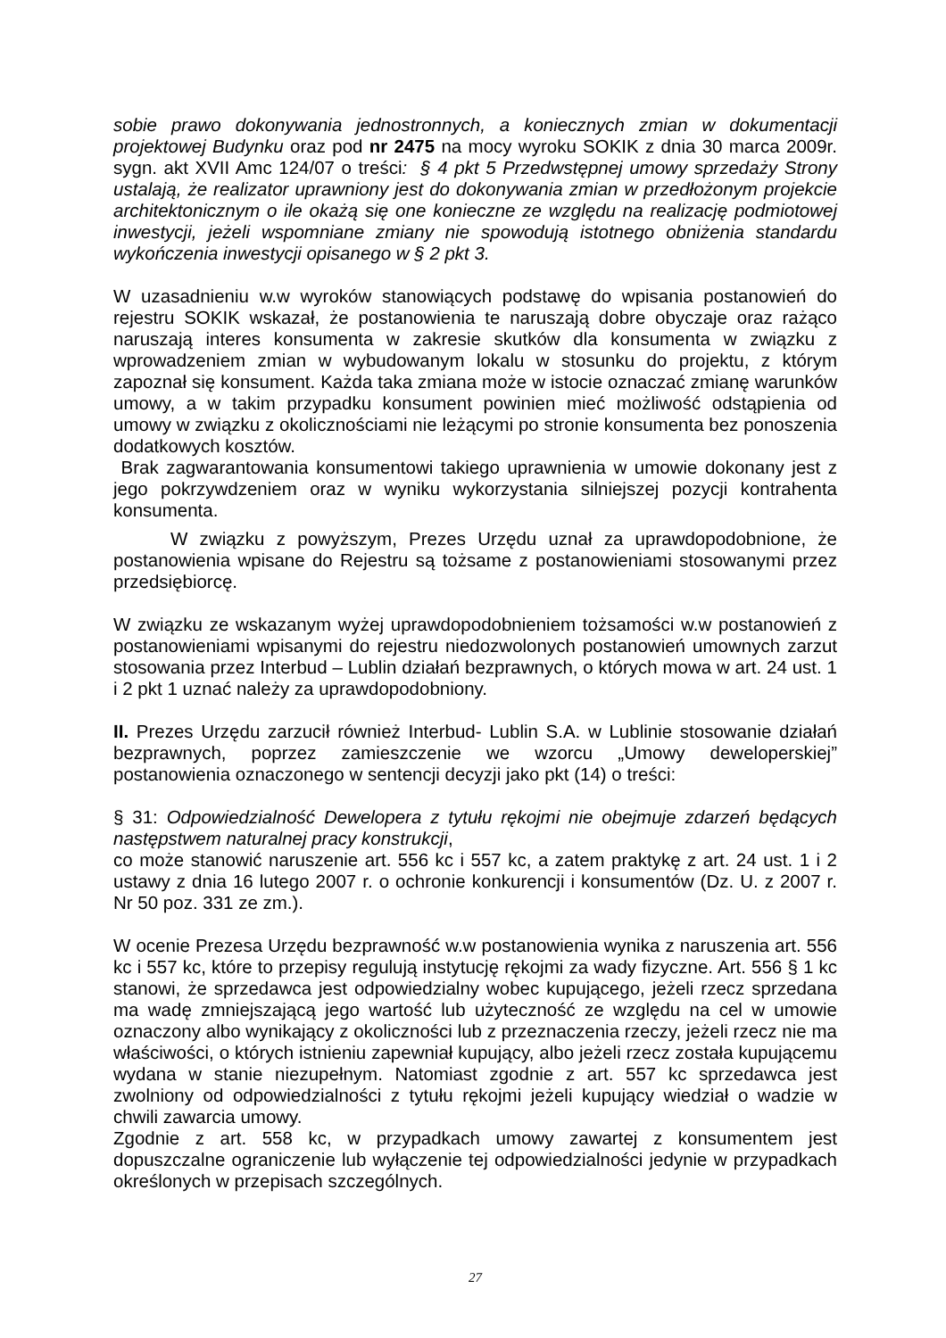sobie prawo dokonywania jednostronnych, a koniecznych zmian w dokumentacji projektowej Budynku oraz pod nr 2475 na mocy wyroku SOKIK z dnia 30 marca 2009r. sygn. akt XVII Amc 124/07 o treści: § 4 pkt 5 Przedwstępnej umowy sprzedaży Strony ustalają, że realizator uprawniony jest do dokonywania zmian w przedłożonym projekcie architektonicznym o ile okażą się one konieczne ze względu na realizację podmiotowej inwestycji, jeżeli wspomniane zmiany nie spowodują istotnego obniżenia standardu wykończenia inwestycji opisanego w § 2 pkt 3.
W uzasadnieniu w.w wyroków stanowiących podstawę do wpisania postanowień do rejestru SOKIK wskazał, że postanowienia te naruszają dobre obyczaje oraz rażąco naruszają interes konsumenta w zakresie skutków dla konsumenta w związku z wprowadzeniem zmian w wybudowanym lokalu w stosunku do projektu, z którym zapoznał się konsument. Każda taka zmiana może w istocie oznaczać zmianę warunków umowy, a w takim przypadku konsument powinien mieć możliwość odstąpienia od umowy w związku z okolicznościami nie leżącymi po stronie konsumenta bez ponoszenia dodatkowych kosztów.
Brak zagwarantowania konsumentowi takiego uprawnienia w umowie dokonany jest z jego pokrzywdzeniem oraz w wyniku wykorzystania silniejszej pozycji kontrahenta konsumenta.
W związku z powyższym, Prezes Urzędu uznał za uprawdopodobnione, że postanowienia wpisane do Rejestru są tożsame z postanowieniami stosowanymi przez przedsiębiorcę.
W związku ze wskazanym wyżej uprawdopodobnieniem tożsamości w.w postanowień z postanowieniami wpisanymi do rejestru niedozwolonych postanowień umownych zarzut stosowania przez Interbud – Lublin działań bezprawnych, o których mowa w art. 24 ust. 1 i 2 pkt 1 uznać należy za uprawdopodobniony.
II. Prezes Urzędu zarzucił również Interbud- Lublin S.A. w Lublinie stosowanie działań bezprawnych, poprzez zamieszczenie we wzorcu „Umowy deweloperskiej” postanowienia oznaczonego w sentencji decyzji jako pkt (14) o treści:
§ 31: Odpowiedzialność Dewelopera z tytułu rękojmi nie obejmuje zdarzeń będących następstwem naturalnej pracy konstrukcji,
co może stanowić naruszenie art. 556 kc i 557 kc, a zatem praktykę z art. 24 ust. 1 i 2 ustawy z dnia 16 lutego 2007 r. o ochronie konkurencji i konsumentów (Dz. U. z 2007 r. Nr 50 poz. 331 ze zm.).
W ocenie Prezesa Urzędu bezprawność w.w postanowienia wynika z naruszenia art. 556 kc i 557 kc, które to przepisy regulują instytucję rękojmi za wady fizyczne. Art. 556 § 1 kc stanowi, że sprzedawca jest odpowiedzialny wobec kupującego, jeżeli rzecz sprzedana ma wadę zmniejszającą jego wartość lub użyteczność ze względu na cel w umowie oznaczony albo wynikający z okoliczności lub z przeznaczenia rzeczy, jeżeli rzecz nie ma właściwości, o których istnieniu zapewniał kupujący, albo jeżeli rzecz została kupującemu wydana w stanie niezupełnym. Natomiast zgodnie z art. 557 kc sprzedawca jest zwolniony od odpowiedzialności z tytułu rękojmi jeżeli kupujący wiedział o wadzie w chwili zawarcia umowy.
Zgodnie z art. 558 kc, w przypadkach umowy zawartej z konsumentem jest dopuszczalne ograniczenie lub wyłączenie tej odpowiedzialności jedynie w przypadkach określonych w przepisach szczególnych.
27